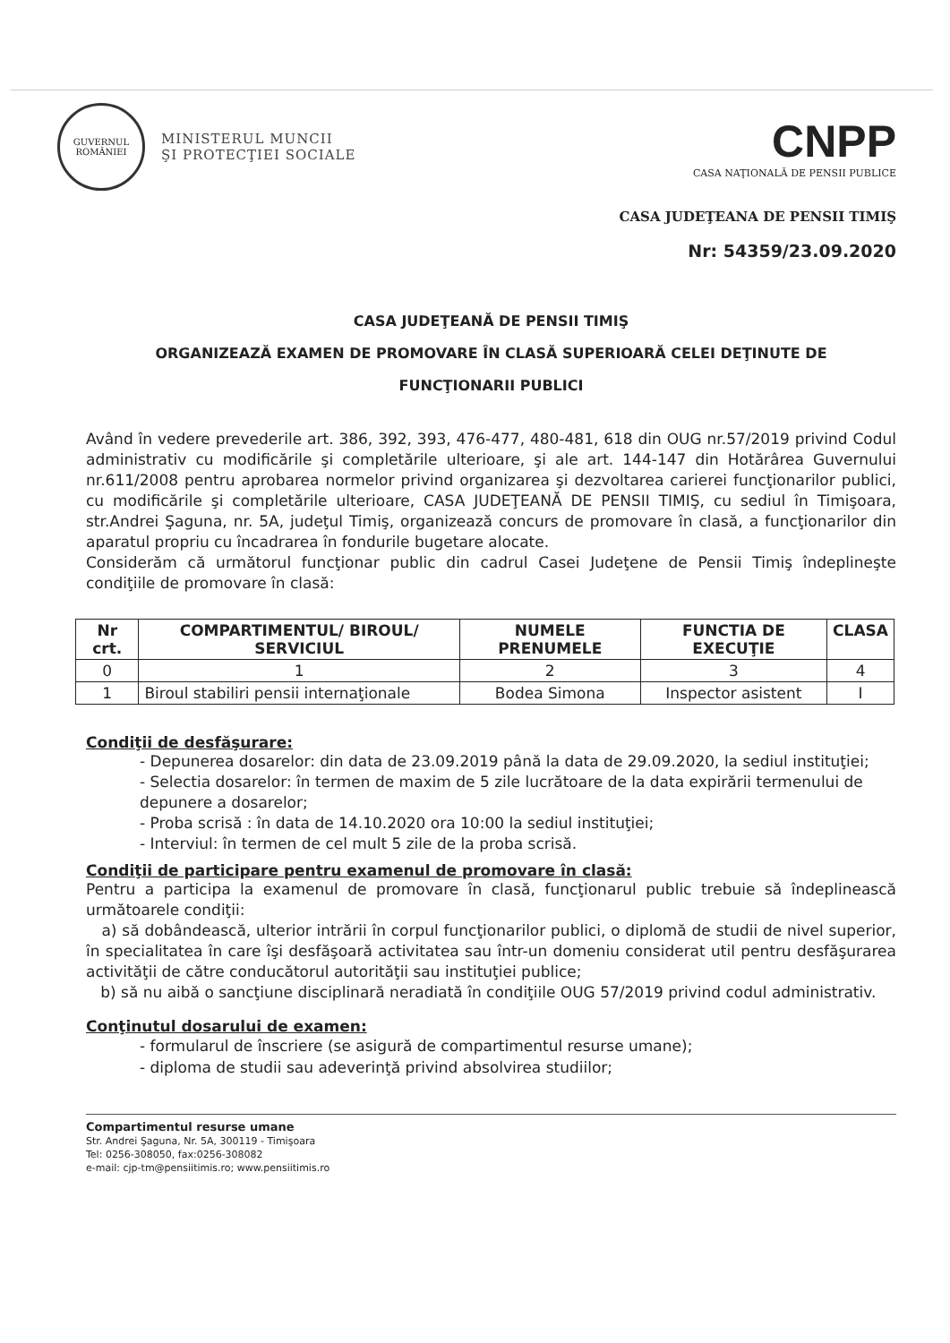GUVERNUL
ROMÂNIEI
MINISTERUL MUNCII
ŞI PROTECŢIEI SOCIALE
CNPP
CASA NAŢIONALĂ DE PENSII PUBLICE
CASA JUDEŢEANA DE PENSII TIMIŞ
Nr: 54359/23.09.2020
CASA JUDEŢEANĂ DE PENSII TIMIŞ
ORGANIZEAZĂ EXAMEN DE PROMOVARE ÎN CLASĂ SUPERIOARĂ CELEI DEŢINUTE DE
FUNCŢIONARII PUBLICI
Având în vedere prevederile art. 386, 392, 393, 476-477, 480-481, 618 din OUG nr.57/2019 privind Codul administrativ cu modificările şi completările ulterioare, şi ale art. 144-147 din Hotărârea Guvernului nr.611/2008 pentru aprobarea normelor privind organizarea şi dezvoltarea carierei funcţionarilor publici, cu modificările şi completările ulterioare, CASA JUDEŢEANĂ DE PENSII TIMIŞ, cu sediul în Timişoara, str.Andrei Şaguna, nr. 5A, judeţul Timiş, organizează concurs de promovare în clasă, a funcţionarilor din aparatul propriu cu încadrarea în fondurile bugetare alocate.
Considerăm că următorul funcţionar public din cadrul Casei Judeţene de Pensii Timiş îndeplineşte condiţiile de promovare în clasă:
| Nr crt. | COMPARTIMENTUL/ BIROUL/ SERVICIUL | NUMELE PRENUMELE | FUNCTIA DE EXECUŢIE | CLASA |
| --- | --- | --- | --- | --- |
| 0 | 1 | 2 | 3 | 4 |
| 1 | Biroul stabiliri pensii internaţionale | Bodea Simona | Inspector asistent | I |
Condiţii de desfăşurare:
- Depunerea dosarelor: din data de 23.09.2019 până la data de 29.09.2020, la sediul instituţiei;
- Selectia dosarelor: în termen de maxim de 5 zile lucrătoare de la data expirării termenului de depunere a dosarelor;
- Proba scrisă : în data de 14.10.2020 ora 10:00 la sediul instituţiei;
- Interviul: în termen de cel mult 5 zile de la proba scrisă.
Condiţii de participare pentru examenul de promovare în clasă:
Pentru a participa la examenul de promovare în clasă, funcţionarul public trebuie să îndeplinească următoarele condiţii:
a) să dobândească, ulterior intrării în corpul funcţionarilor publici, o diplomă de studii de nivel superior, în specialitatea în care îşi desfăşoară activitatea sau într-un domeniu considerat util pentru desfăşurarea activităţii de către conducătorul autorităţii sau instituţiei publice;
b) să nu aibă o sancţiune disciplinară neradiată în condiţiile OUG 57/2019 privind codul administrativ.
Conţinutul dosarului de examen:
- formularul de înscriere (se asigură de compartimentul resurse umane);
- diploma de studii sau adeverinţă privind absolvirea studiilor;
Compartimentul resurse umane
Str. Andrei Şaguna, Nr. 5A, 300119 - Timişoara
Tel: 0256-308050, fax:0256-308082
e-mail: cjp-tm@pensiitimis.ro; www.pensiitimis.ro